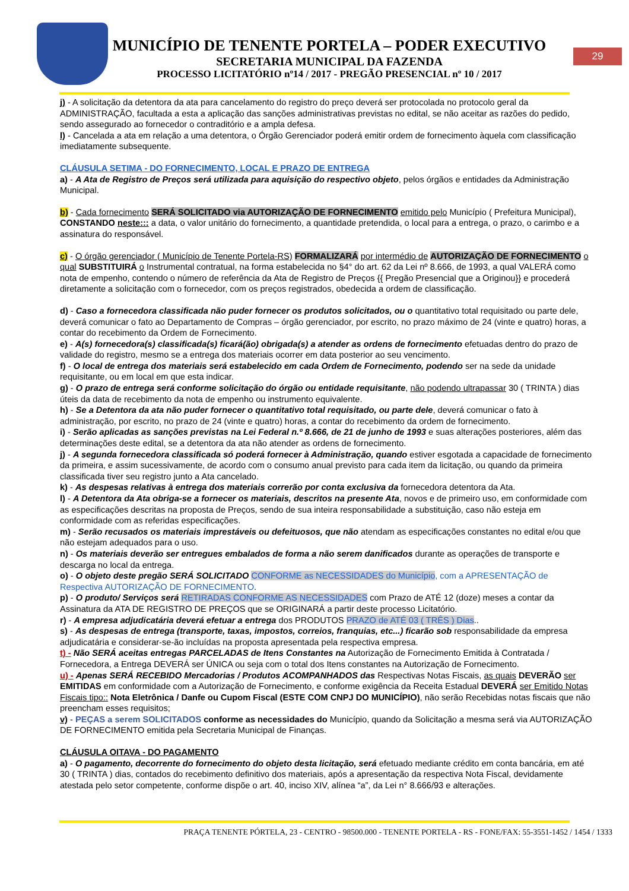MUNICÍPIO DE TENENTE PORTELA – PODER EXECUTIVO
SECRETARIA MUNICIPAL DA FAZENDA
PROCESSO LICITATÓRIO nº14 / 2017 - PREGÃO PRESENCIAL nº 10 / 2017
29
j) - A solicitação da detentora da ata para cancelamento do registro do preço deverá ser protocolada no protocolo geral da ADMINISTRAÇÃO, facultada a esta a aplicação das sanções administrativas previstas no edital, se não aceitar as razões do pedido, sendo assegurado ao fornecedor o contraditório e a ampla defesa.
l) - Cancelada a ata em relação a uma detentora, o Órgão Gerenciador poderá emitir ordem de fornecimento àquela com classificação imediatamente subsequente.
CLÁUSULA SETIMA - DO FORNECIMENTO, LOCAL E PRAZO DE ENTREGA
a) - A Ata de Registro de Preços será utilizada para aquisição do respectivo objeto, pelos órgãos e entidades da Administração Municipal.
b) - Cada fornecimento SERÁ SOLICITADO via AUTORIZAÇÃO DE FORNECIMENTO emitido pelo Município ( Prefeitura Municipal), CONSTANDO neste::: a data, o valor unitário do fornecimento, a quantidade pretendida, o local para a entrega, o prazo, o carimbo e a assinatura do responsável.
c) - O órgão gerenciador ( Município de Tenente Portela-RS) FORMALIZARÁ por intermédio de AUTORIZAÇÃO DE FORNECIMENTO o qual SUBSTITUIRÁ o Instrumental contratual, na forma estabelecida no §4° do art. 62 da Lei nº 8.666, de 1993, a qual VALERÁ como nota de empenho, contendo o número de referência da Ata de Registro de Preços {{ Pregão Presencial que a Originou}} e procederá diretamente a solicitação com o fornecedor, com os preços registrados, obedecida a ordem de classificação.
d) - Caso a fornecedora classificada não puder fornecer os produtos solicitados, ou o quantitativo total requisitado ou parte dele, deverá comunicar o fato ao Departamento de Compras – órgão gerenciador, por escrito, no prazo máximo de 24 (vinte e quatro) horas, a contar do recebimento da Ordem de Fornecimento.
e) - A(s) fornecedora(s) classificada(s) ficará(ão) obrigada(s) a atender as ordens de fornecimento efetuadas dentro do prazo de validade do registro, mesmo se a entrega dos materiais ocorrer em data posterior ao seu vencimento.
f) - O local de entrega dos materiais será estabelecido em cada Ordem de Fornecimento, podendo ser na sede da unidade requisitante, ou em local em que esta indicar.
g) - O prazo de entrega será conforme solicitação do órgão ou entidade requisitante, não podendo ultrapassar 30 ( TRINTA ) dias úteis da data de recebimento da nota de empenho ou instrumento equivalente.
h) - Se a Detentora da ata não puder fornecer o quantitativo total requisitado, ou parte dele, deverá comunicar o fato à administração, por escrito, no prazo de 24 (vinte e quatro) horas, a contar do recebimento da ordem de fornecimento.
i) - Serão aplicadas as sanções previstas na Lei Federal n.º 8.666, de 21 de junho de 1993 e suas alterações posteriores, além das determinações deste edital, se a detentora da ata não atender as ordens de fornecimento.
j) - A segunda fornecedora classificada só poderá fornecer à Administração, quando estiver esgotada a capacidade de fornecimento da primeira, e assim sucessivamente, de acordo com o consumo anual previsto para cada item da licitação, ou quando da primeira classificada tiver seu registro junto a Ata cancelado.
k) - As despesas relativas à entrega dos materiais correrão por conta exclusiva da fornecedora detentora da Ata.
l) - A Detentora da Ata obriga-se a fornecer os materiais, descritos na presente Ata, novos e de primeiro uso, em conformidade com as especificações descritas na proposta de Preços, sendo de sua inteira responsabilidade a substituição, caso não esteja em conformidade com as referidas especificações.
m) - Serão recusados os materiais imprestáveis ou defeituosos, que não atendam as especificações constantes no edital e/ou que não estejam adequados para o uso.
n) - Os materiais deverão ser entregues embalados de forma a não serem danificados durante as operações de transporte e descarga no local da entrega.
o) - O objeto deste pregão SERÁ SOLICITADO CONFORME as NECESSIDADES do Município, com a APRESENTAÇÃO de Respectiva AUTORIZAÇÃO DE FORNECIMENTO.
p) - O produto/ Serviços será RETIRADAS CONFORME AS NECESSIDADES com Prazo de ATÉ 12 (doze) meses a contar da Assinatura da ATA DE REGISTRO DE PREÇOS que se ORIGINARÁ a partir deste processo Licitatório.
r) - A empresa adjudicatária deverá efetuar a entrega dos PRODUTOS PRAZO de ATÉ 03 ( TRÊS ) Dias..
s) - As despesas de entrega (transporte, taxas, impostos, correios, franquias, etc...) ficarão sob responsabilidade da empresa adjudicatária e considerar-se-ão incluídas na proposta apresentada pela respectiva empresa.
t) - Não SERÁ aceitas entregas PARCELADAS de Itens Constantes na Autorização de Fornecimento Emitida à Contratada / Fornecedora, a Entrega DEVERÁ ser ÚNICA ou seja com o total dos Itens constantes na Autorização de Fornecimento.
u) - Apenas SERÁ RECEBIDO Mercadorias / Produtos ACOMPANHADOS das Respectivas Notas Fiscais, as quais DEVERÃO ser EMITIDAS em conformidade com a Autorização de Fornecimento, e conforme exigência da Receita Estadual DEVERÁ ser Emitido Notas Fiscais tipo:: Nota Eletrônica / Danfe ou Cupom Fiscal (ESTE COM CNPJ DO MUNICÍPIO), não serão Recebidas notas fiscais que não preencham esses requisitos;
v) - PEÇAS a serem SOLICITADOS conforme as necessidades do Município, quando da Solicitação a mesma será via AUTORIZAÇÃO DE FORNECIMENTO emitida pela Secretaria Municipal de Finanças.
CLÁUSULA OITAVA - DO PAGAMENTO
a) - O pagamento, decorrente do fornecimento do objeto desta licitação, será efetuado mediante crédito em conta bancária, em até 30 ( TRINTA ) dias, contados do recebimento definitivo dos materiais, após a apresentação da respectiva Nota Fiscal, devidamente atestada pelo setor competente, conforme dispõe o art. 40, inciso XIV, alínea “a”, da Lei n° 8.666/93 e alterações.
PRAÇA TENENTE PÓRTELA, 23 - CENTRO - 98500.000 - TENENTE PORTELA - RS - FONE/FAX: 55-3551-1452 / 1454 / 1333